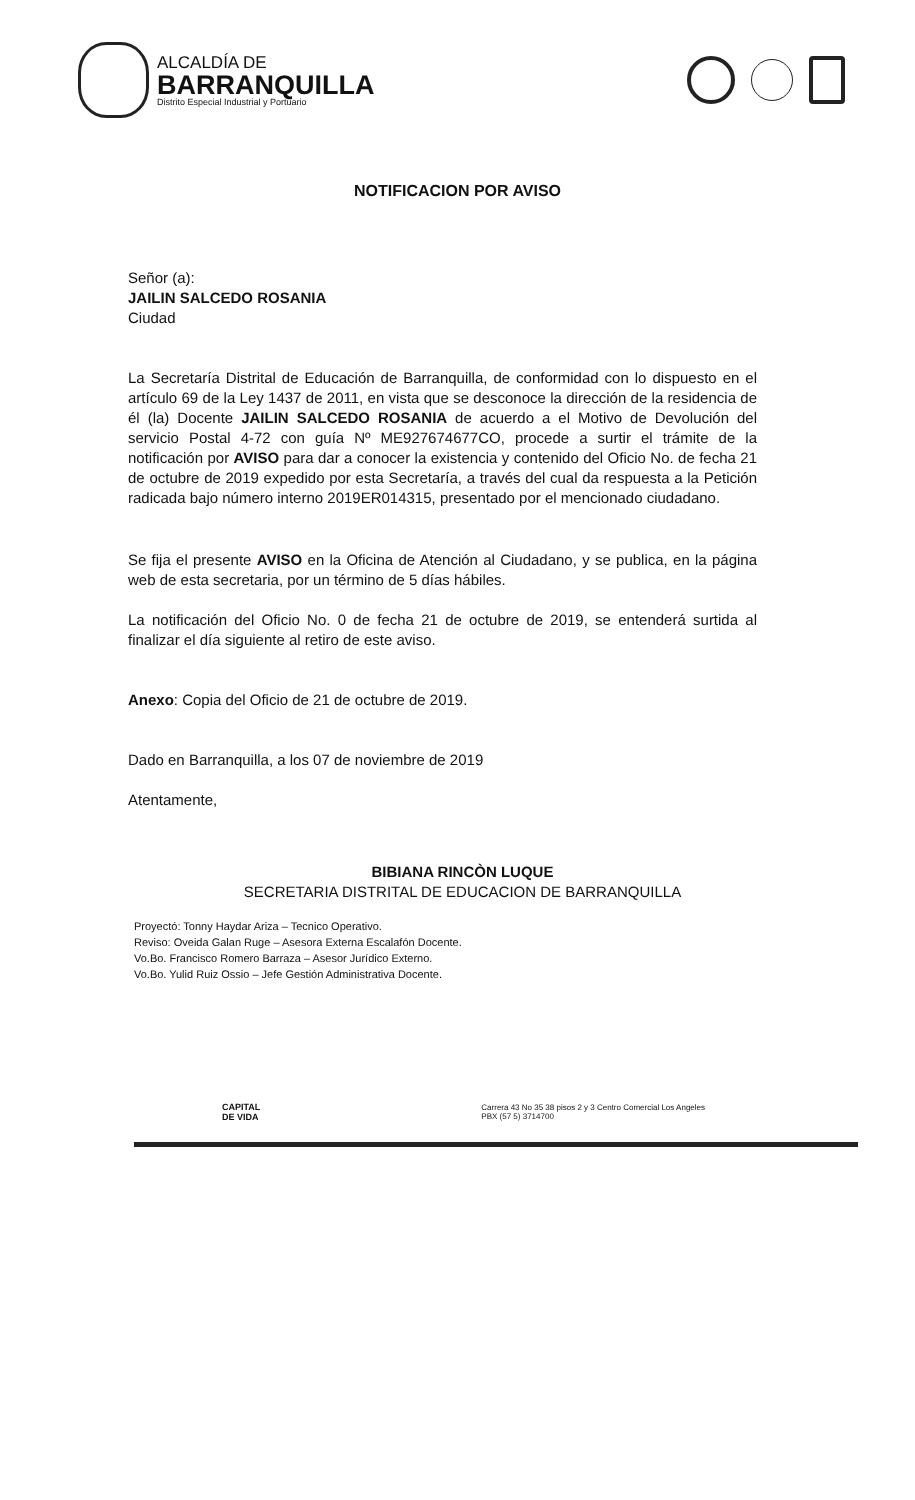ALCALDÍA DE
BARRANQUILLA
Distrito Especial Industrial y Portuario
NOTIFICACION POR AVISO
Señor (a):
JAILIN SALCEDO ROSANIA
Ciudad
La Secretaría Distrital de Educación de Barranquilla, de conformidad con lo dispuesto en el artículo 69 de la Ley 1437 de 2011, en vista que se desconoce la dirección de la residencia de él (la) Docente JAILIN SALCEDO ROSANIA de acuerdo a el Motivo de Devolución del servicio Postal 4-72 con guía Nº ME927674677CO, procede a surtir el trámite de la notificación por AVISO para dar a conocer la existencia y contenido del Oficio No. de fecha 21 de octubre de 2019 expedido por esta Secretaría, a través del cual da respuesta a la Petición radicada bajo número interno 2019ER014315, presentado por el mencionado ciudadano.
Se fija el presente AVISO en la Oficina de Atención al Ciudadano, y se publica, en la página web de esta secretaria, por un término de 5 días hábiles.
La notificación del Oficio No. 0 de fecha 21 de octubre de 2019, se entenderá surtida al finalizar el día siguiente al retiro de este aviso.
Anexo: Copia del Oficio de 21 de octubre de 2019.
Dado en Barranquilla, a los 07 de noviembre de 2019
Atentamente,
BIBIANA RINCÒN LUQUE
SECRETARIA DISTRITAL DE EDUCACION DE BARRANQUILLA
Proyectó: Tonny Haydar Ariza – Tecnico Operativo.
Reviso: Oveida Galan Ruge – Asesora Externa Escalafón Docente.
Vo.Bo. Francisco Romero Barraza – Asesor Jurídico Externo.
Vo.Bo. Yulid Ruiz Ossio – Jefe Gestión Administrativa Docente.
CAPITAL
DE VIDA
Carrera 43 No 35 38 pisos 2 y 3 Centro Comercial Los Angeles
PBX (57 5) 3714700